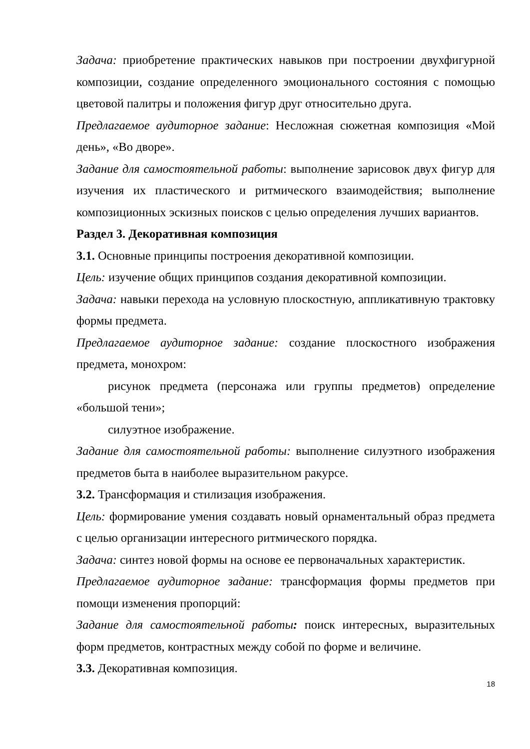Задача: приобретение практических навыков при построении двухфигурной композиции, создание определенного эмоционального состояния с помощью цветовой палитры и положения фигур друг относительно друга.
Предлагаемое аудиторное задание: Несложная сюжетная композиция «Мой день», «Во дворе».
Задание для самостоятельной работы: выполнение зарисовок двух фигур для изучения их пластического и ритмического взаимодействия; выполнение композиционных эскизных поисков с целью определения лучших вариантов.
Раздел 3. Декоративная композиция
3.1. Основные принципы построения декоративной композиции.
Цель: изучение общих принципов создания декоративной композиции.
Задача: навыки перехода на условную плоскостную, аппликативную трактовку формы предмета.
Предлагаемое аудиторное задание: создание плоскостного изображения предмета, монохром:
рисунок предмета (персонажа или группы предметов) определение «большой тени»;
силуэтное изображение.
Задание для самостоятельной работы: выполнение силуэтного изображения предметов быта в наиболее выразительном ракурсе.
3.2. Трансформация и стилизация изображения.
Цель: формирование умения создавать новый орнаментальный образ предмета с целью организации интересного ритмического порядка.
Задача: синтез новой формы на основе ее первоначальных характеристик.
Предлагаемое аудиторное задание: трансформация формы предметов при помощи изменения пропорций:
Задание для самостоятельной работы: поиск интересных, выразительных форм предметов, контрастных между собой по форме и величине.
3.3. Декоративная композиция.
18